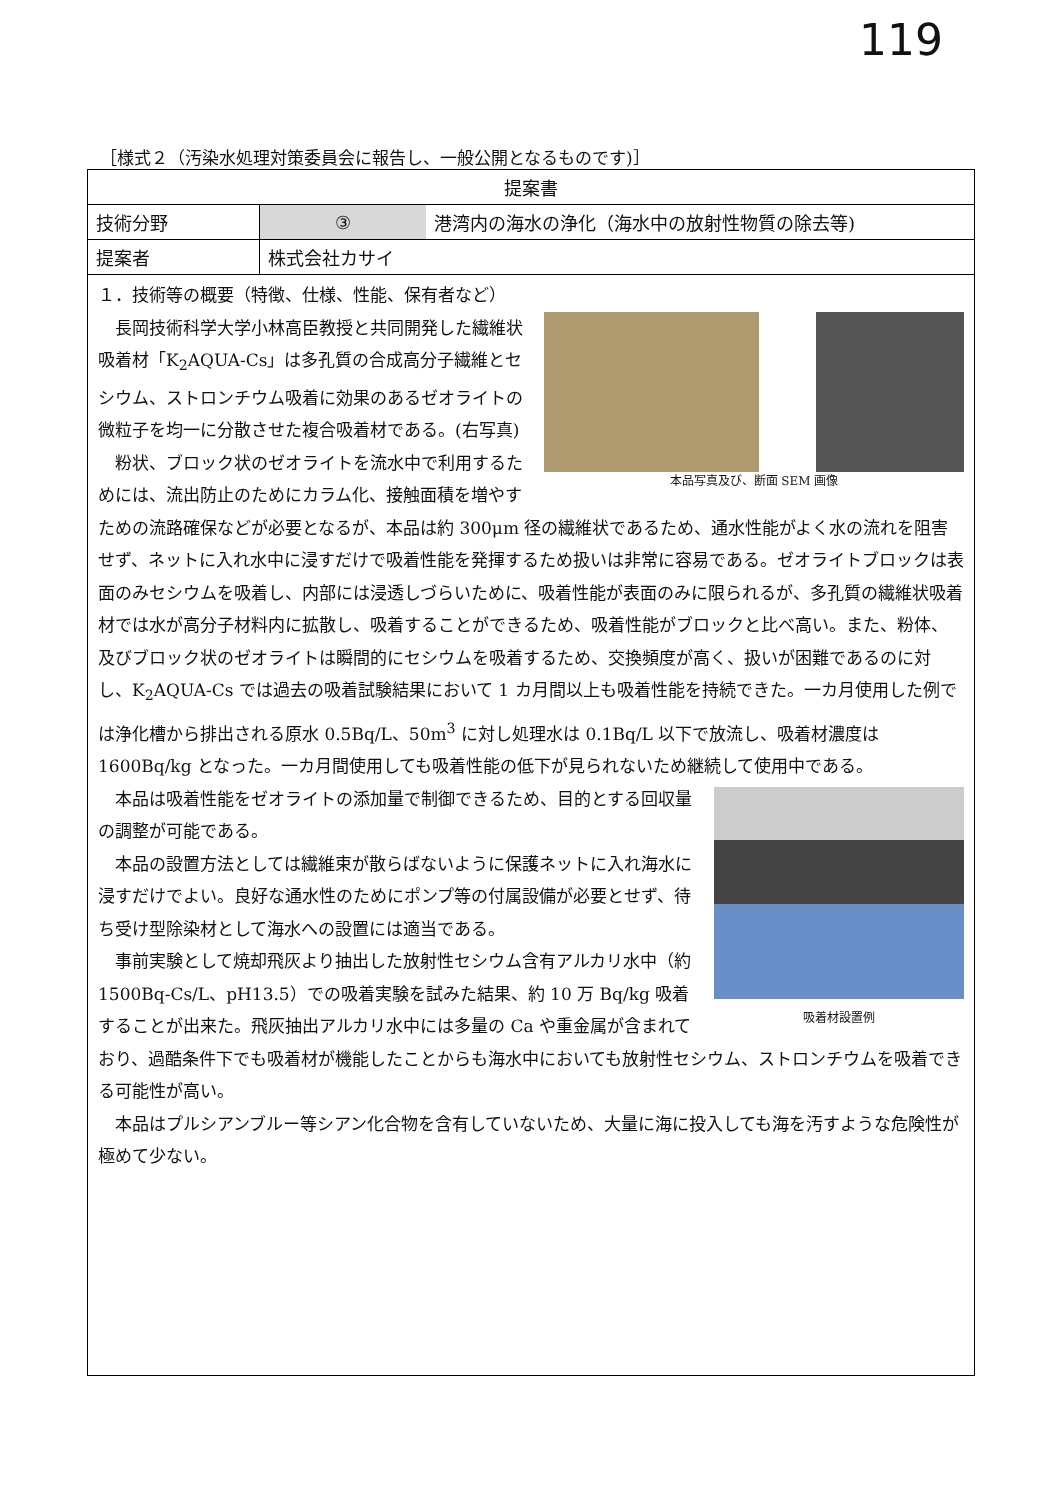119
［様式２（汚染水処理対策委員会に報告し、一般公開となるものです)］
| 提案書 | | |
| 技術分野 | ③ | 港湾内の海水の浄化（海水中の放射性物質の除去等) |
| 提案者 | 株式会社カサイ | |
| １．技術等の概要（特徴、仕様、性能、保有者など） 本品写真及び、断面 SEM 画像 長岡技術科学大学小林高臣教授と共同開発した繊維状吸着材「K<sub>2</sub>AQUA-Cs」は多孔質の合成高分子繊維とセシウム、ストロンチウム吸着に効果のあるゼオライトの微粒子を均一に分散させた複合吸着材である。(右写真) 粉状、ブロック状のゼオライトを流水中で利用するためには、流出防止のためにカラム化、接触面積を増やすための流路確保などが必要となるが、本品は約 300μm 径の繊維状であるため、通水性能がよく水の流れを阻害せず、ネットに入れ水中に浸すだけで吸着性能を発揮するため扱いは非常に容易である。ゼオライトブロックは表面のみセシウムを吸着し、内部には浸透しづらいために、吸着性能が表面のみに限られるが、多孔質の繊維状吸着材では水が高分子材料内に拡散し、吸着することができるため、吸着性能がブロックと比べ高い。また、粉体、及びブロック状のゼオライトは瞬間的にセシウムを吸着するため、交換頻度が高く、扱いが困難であるのに対し、K<sub>2</sub>AQUA-Cs では過去の吸着試験結果において 1 カ月間以上も吸着性能を持続できた。一カ月使用した例では浄化槽から排出される原水 0.5Bq/L、50m<sup>3</sup> に対し処理水は 0.1Bq/L 以下で放流し、吸着材濃度は 1600Bq/kg となった。一カ月間使用しても吸着性能の低下が見られないため継続して使用中である。 吸着材設置例 本品は吸着性能をゼオライトの添加量で制御できるため、目的とする回収量の調整が可能である。 本品の設置方法としては繊維束が散らばないように保護ネットに入れ海水に浸すだけでよい。良好な通水性のためにポンプ等の付属設備が必要とせず、待ち受け型除染材として海水への設置には適当である。 事前実験として焼却飛灰より抽出した放射性セシウム含有アルカリ水中（約 1500Bq-Cs/L、pH13.5）での吸着実験を試みた結果、約 10 万 Bq/kg 吸着することが出来た。飛灰抽出アルカリ水中には多量の Ca や重金属が含まれており、過酷条件下でも吸着材が機能したことからも海水中においても放射性セシウム、ストロンチウムを吸着できる可能性が高い。 本品はプルシアンブルー等シアン化合物を含有していないため、大量に海に投入しても海を汚すような危険性が極めて少ない。 | | |